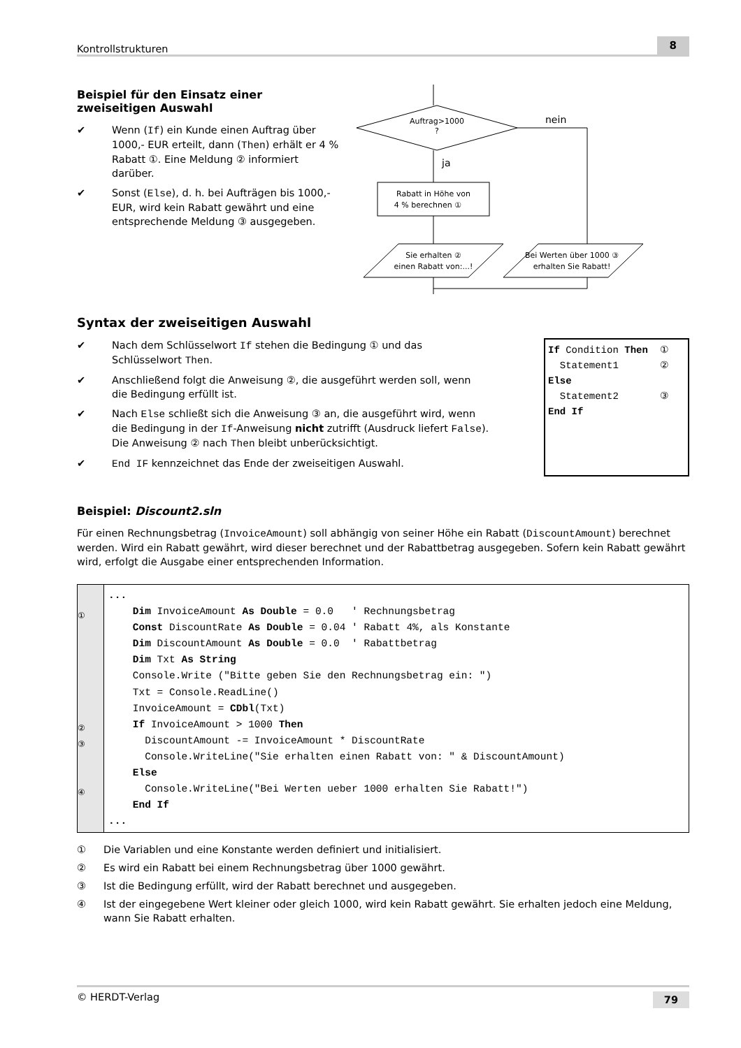Kontrollstrukturen 8
Beispiel für den Einsatz einer zweiseitigen Auswahl
✔ Wenn (If) ein Kunde einen Auftrag über 1000,- EUR erteilt, dann (Then) erhält er 4 % Rabatt ①. Eine Meldung ② informiert darüber.
✔ Sonst (Else), d. h. bei Aufträgen bis 1000,- EUR, wird kein Rabatt gewährt und eine entsprechende Meldung ③ ausgegeben.
Auftrag>1000
?
nein
ja
Rabatt in Höhe von
4 % berechnen ①
Sie erhalten ②
einen Rabatt von:...!
Bei Werten über 1000 ③
erhalten Sie Rabatt!
Syntax der zweiseitigen Auswahl
✔ Nach dem Schlüsselwort If stehen die Bedingung ① und das Schlüsselwort Then.
✔ Anschließend folgt die Anweisung ②, die ausgeführt werden soll, wenn die Bedingung erfüllt ist.
✔ Nach Else schließt sich die Anweisung ③ an, die ausgeführt wird, wenn die Bedingung in der If-Anweisung nicht zutrifft (Ausdruck liefert False). Die Anweisung ② nach Then bleibt unberücksichtigt.
✔ End IF kennzeichnet das Ende der zweiseitigen Auswahl.
If Condition Then ① Statement1 ② Else Statement2 ③ End If
Beispiel: Discount2.sln
Für einen Rechnungsbetrag (InvoiceAmount) soll abhängig von seiner Höhe ein Rabatt (DiscountAmount) berechnet werden. Wird ein Rabatt gewährt, wird dieser berechnet und der Rabattbetrag ausgegeben. Sofern kein Rabatt gewährt wird, erfolgt die Ausgabe einer entsprechenden Information.
①
②
③
④
...
    Dim InvoiceAmount As Double = 0.0   ' Rechnungsbetrag
    Const DiscountRate As Double = 0.04 ' Rabatt 4%, als Konstante
    Dim DiscountAmount As Double = 0.0  ' Rabattbetrag
    Dim Txt As String
    Console.Write ("Bitte geben Sie den Rechnungsbetrag ein: ")
    Txt = Console.ReadLine()
    InvoiceAmount = CDbl(Txt)
    If InvoiceAmount > 1000 Then
      DiscountAmount -= InvoiceAmount * DiscountRate
      Console.WriteLine("Sie erhalten einen Rabatt von: " & DiscountAmount)
    Else
      Console.WriteLine("Bei Werten ueber 1000 erhalten Sie Rabatt!")
    End If
...
① Die Variablen und eine Konstante werden definiert und initialisiert.
② Es wird ein Rabatt bei einem Rechnungsbetrag über 1000 gewährt.
③ Ist die Bedingung erfüllt, wird der Rabatt berechnet und ausgegeben.
④ Ist der eingegebene Wert kleiner oder gleich 1000, wird kein Rabatt gewährt. Sie erhalten jedoch eine Meldung, wann Sie Rabatt erhalten.
© HERDT-Verlag 79